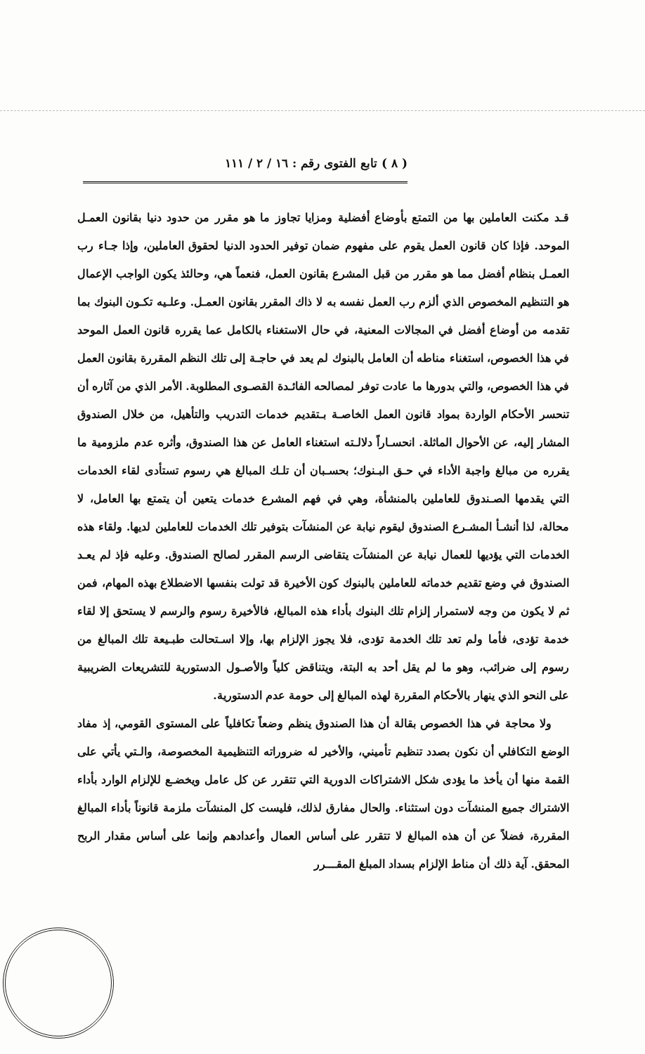( ٨ ) تابع الفتوى رقم : ١٦ / ٢ / ١١١
قـد مكنت العاملين بها من التمتع بأوضاع أفضلية ومزايا تجاوز ما هو مقرر من حدود دنيا بقانون العمـل الموحد. فإذا كان قانون العمل يقوم على مفهوم ضمان توفير الحدود الدنيا لحقوق العاملين، وإذا جـاء رب العمـل بنظام أفضل مما هو مقرر من قبل المشرع بقانون العمل، فنعماً هي، وحالئذ يكون الواجب الإعمال هو التنظيم المخصوص الذي ألزم رب العمل نفسه به لا ذاك المقرر بقانون العمـل. وعلـيه تكـون البنوك بما تقدمه من أوضاع أفضل في المجالات المعنية، في حال الاستغناء بالكامل عما يقرره قانون العمل الموحد في هذا الخصوص، استغناء مناطه أن العامل بالبنوك لم يعد في حاجـة إلى تلك النظم المقررة بقانون العمل في هذا الخصوص، والتي بدورها ما عادت توفر لمصالحه الفائـدة القصـوى المطلوبة. الأمر الذي من آثاره أن تنحسر الأحكام الواردة بمواد قانون العمل الخاصـة بـتقديم خدمات التدريب والتأهيل، من خلال الصندوق المشار إليه، عن الأحوال الماثلة. انحسـاراً دلالـته استغناء العامل عن هذا الصندوق، وأثره عدم ملزومية ما يقرره من مبالغ واجبة الأداء في حـق البـنوك؛ بحسـبان أن تلـك المبالغ هي رسوم تستأدى لقاء الخدمات التي يقدمها الصـندوق للعاملين بالمنشأة، وهي في فهم المشرع خدمات يتعين أن يتمتع بها العامل، لا محالة، لذا أنشـأ المشـرع الصندوق ليقوم نيابة عن المنشآت بتوفير تلك الخدمات للعاملين لديها. ولقاء هذه الخدمات التي يؤديها للعمال نيابة عن المنشآت يتقاضى الرسم المقرر لصالح الصندوق. وعليه فإذ لم يعـد الصندوق في وضع تقديم خدماته للعاملين بالبنوك كون الأخيرة قد تولت بنفسها الاضطلاع بهذه المهام، فمن ثم لا يكون من وجه لاستمرار إلزام تلك البنوك بأداء هذه المبالغ، فالأخيرة رسوم والرسم لا يستحق إلا لقاء خدمة تؤدى، فأما ولم تعد تلك الخدمة تؤدى، فلا يجوز الإلزام بها، وإلا اسـتحالت طبـيعة تلك المبالغ من رسوم إلى ضرائب، وهو ما لم يقل أحد به البتة، ويتناقض كلياً والأصـول الدستورية للتشريعات الضريبية على النحو الذي ينهار بالأحكام المقررة لهذه المبالغ إلى حومة عدم الدستورية.
ولا محاجة في هذا الخصوص بقالة أن هذا الصندوق ينظم وضعاً تكافلياً على المستوى القومي، إذ مفاد الوضع التكافلي أن نكون بصدد تنظيم تأميني، والأخير له ضروراته التنظيمية المخصوصة، والـتي يأتي على القمة منها أن يأخذ ما يؤدى شكل الاشتراكات الدورية التي تتقرر عن كل عامل ويخضـع للإلزام الوارد بأداء الاشتراك جميع المنشآت دون استثناء. والحال مفارق لذلك، فليست كل المنشآت ملزمة قانوناً بأداء المبالغ المقررة، فضلاً عن أن هذه المبالغ لا تتقرر على أساس العمال وأعدادهم وإنما على أساس مقدار الربح المحقق. آية ذلك أن مناط الإلزام بسداد المبلغ المقـــرر